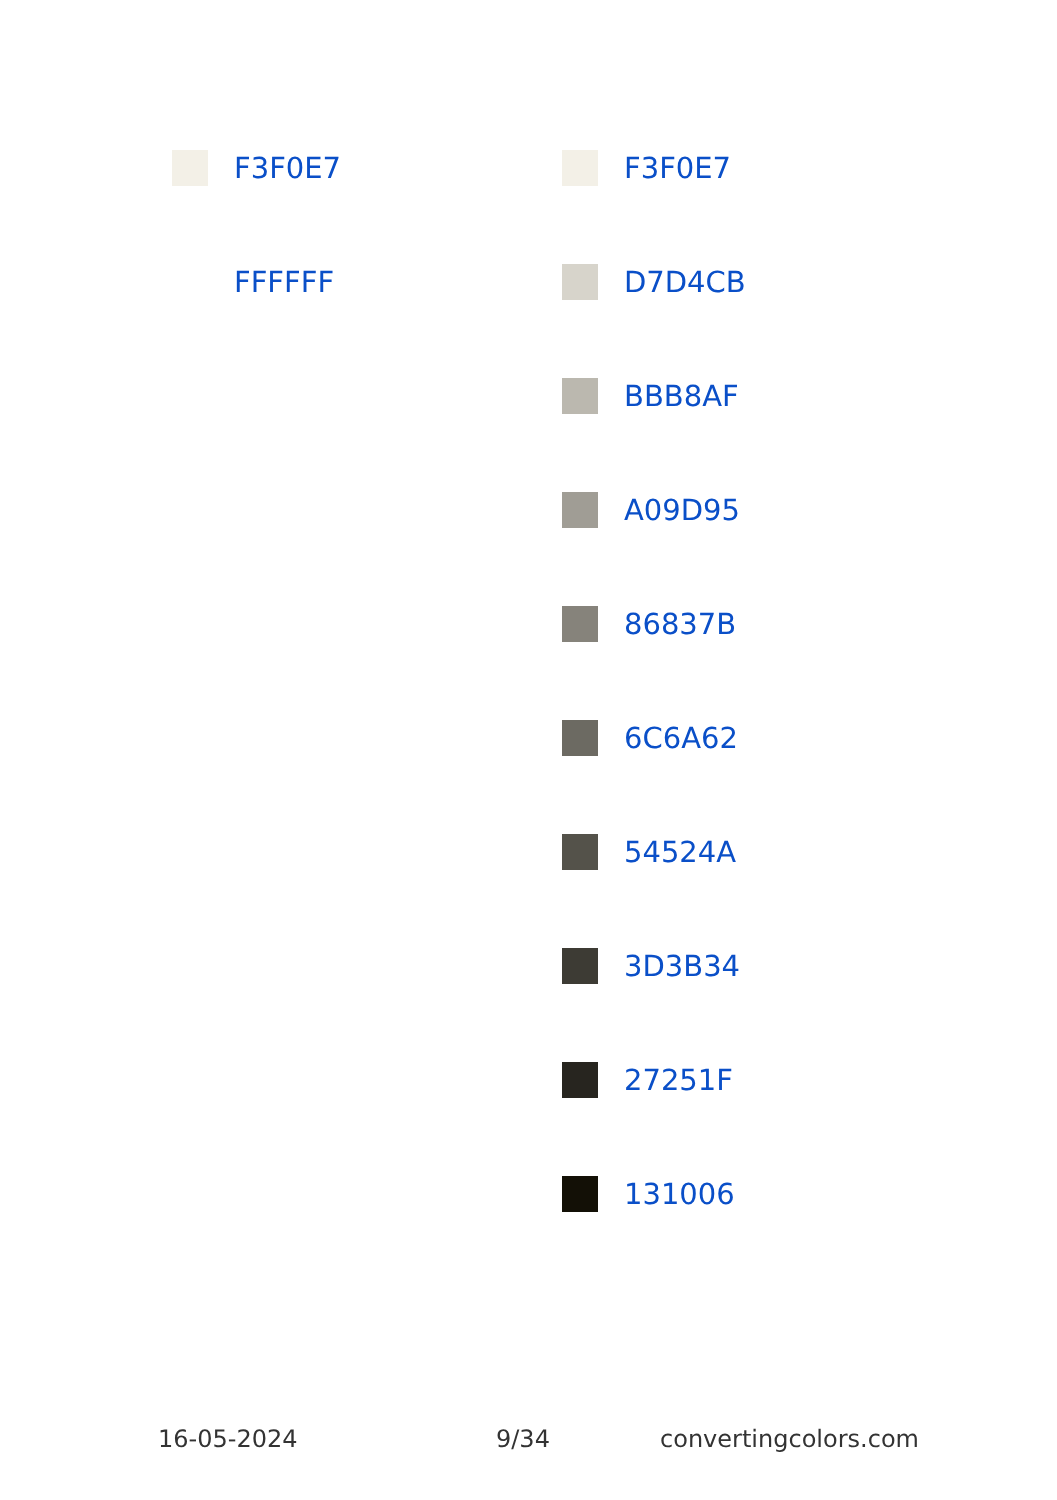F3F0E7
FFFFFF
F3F0E7
D7D4CB
BBB8AF
A09D95
86837B
6C6A62
54524A
3D3B34
27251F
131006
16-05-2024 9/34 convertingcolors.com